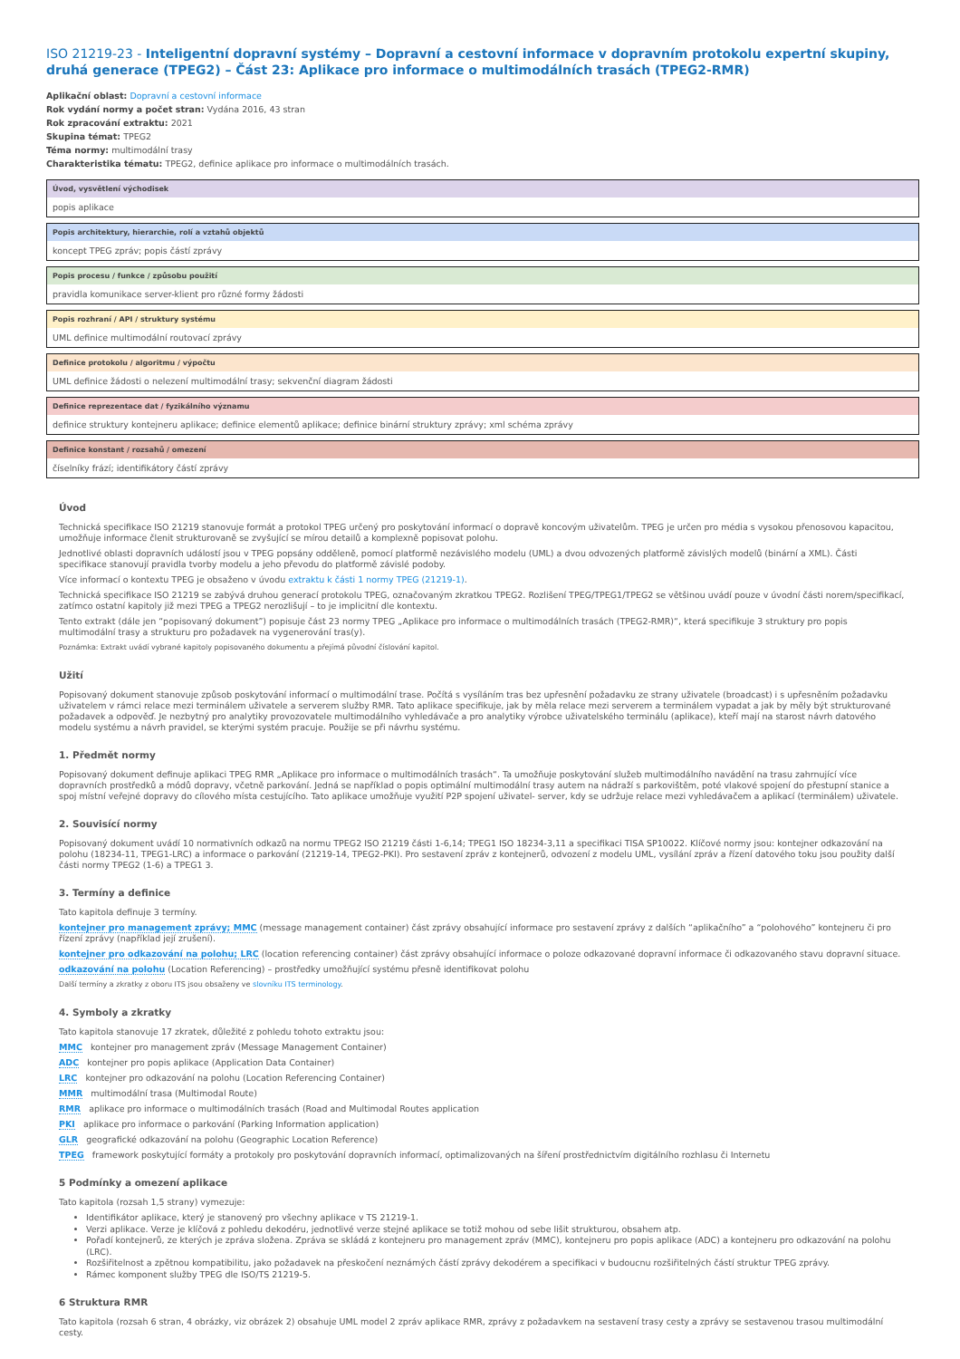ISO 21219-23 - Inteligentní dopravní systémy – Dopravní a cestovní informace v dopravním protokolu expertní skupiny, druhá generace (TPEG2) – Část 23: Aplikace pro informace o multimodálních trasách (TPEG2-RMR)
Aplikační oblast: Dopravní a cestovní informace
Rok vydání normy a počet stran: Vydána 2016, 43 stran
Rok zpracování extraktu: 2021
Skupina témat: TPEG2
Téma normy: multimodální trasy
Charakteristika tématu: TPEG2, definice aplikace pro informace o multimodálních trasách.
Úvod, vysvětlení východisek
popis aplikace
Popis architektury, hierarchie, rolí a vztahů objektů
koncept TPEG zpráv; popis částí zprávy
Popis procesu / funkce / způsobu použití
pravidla komunikace server-klient pro různé formy žádosti
Popis rozhraní / API / struktury systému
UML definice multimodální routovací zprávy
Definice protokolu / algoritmu / výpočtu
UML definice žádosti o nelezení multimodální trasy; sekvenční diagram žádosti
Definice reprezentace dat / fyzikálního významu
definice struktury kontejneru aplikace; definice elementů aplikace; definice binární struktury zprávy; xml schéma zprávy
Definice konstant / rozsahů / omezení
číselníky frází; identifikátory částí zprávy
Úvod
Technická specifikace ISO 21219 stanovuje formát a protokol TPEG určený pro poskytování informací o dopravě koncovým uživatelům. TPEG je určen pro média s vysokou přenosovou kapacitou, umožňuje informace členit strukturovaně se zvyšující se mírou detailů a komplexně popisovat polohu.
Jednotlivé oblasti dopravních událostí jsou v TPEG popsány odděleně, pomocí platformě nezávislého modelu (UML) a dvou odvozených platformě závislých modelů (binární a XML). Části specifikace stanovují pravidla tvorby modelu a jeho převodu do platformě závislé podoby.
Více informací o kontextu TPEG je obsaženo v úvodu extraktu k části 1 normy TPEG (21219-1).
Technická specifikace ISO 21219 se zabývá druhou generací protokolu TPEG, označovaným zkratkou TPEG2. Rozlišení TPEG/TPEG1/TPEG2 se většinou uvádí pouze v úvodní části norem/specifikací, zatímco ostatní kapitoly již mezi TPEG a TPEG2 nerozlišují – to je implicitní dle kontextu.
Tento extrakt (dále jen “popisovaný dokument”) popisuje část 23 normy TPEG „Aplikace pro informace o multimodálních trasách (TPEG2-RMR)“, která specifikuje 3 struktury pro popis multimodální trasy a strukturu pro požadavek na vygenerování tras(y).
Poznámka: Extrakt uvádí vybrané kapitoly popisovaného dokumentu a přejímá původní číslování kapitol.
Užití
Popisovaný dokument stanovuje způsob poskytování informací o multimodální trase. Počítá s vysíláním tras bez upřesnění požadavku ze strany uživatele (broadcast) i s upřesněním požadavku uživatelem v rámci relace mezi terminálem uživatele a serverem služby RMR. Tato aplikace specifikuje, jak by měla relace mezi serverem a terminálem vypadat a jak by měly být strukturované požadavek a odpověď. Je nezbytný pro analytiky provozovatele multimodálního vyhledávače a pro analytiky výrobce uživatelského terminálu (aplikace), kteří mají na starost návrh datového modelu systému a návrh pravidel, se kterými systém pracuje. Použije se při návrhu systému.
1. Předmět normy
Popisovaný dokument definuje aplikaci TPEG RMR „Aplikace pro informace o multimodálních trasách“. Ta umožňuje poskytování služeb multimodálního navádění na trasu zahrnující více dopravních prostředků a módů dopravy, včetně parkování. Jedná se například o popis optimální multimodální trasy autem na nádraží s parkovištěm, poté vlakové spojení do přestupní stanice a spoj místní veřejné dopravy do cílového místa cestujícího. Tato aplikace umožňuje využití P2P spojení uživatel- server, kdy se udržuje relace mezi vyhledávačem a aplikací (terminálem) uživatele.
2. Souvisící normy
Popisovaný dokument uvádí 10 normativních odkazů na normu TPEG2 ISO 21219 části 1-6,14; TPEG1 ISO 18234-3,11 a specifikaci TISA SP10022. Klíčové normy jsou: kontejner odkazování na polohu (18234-11, TPEG1-LRC) a informace o parkování (21219-14, TPEG2-PKI). Pro sestavení zpráv z kontejnerů, odvození z modelu UML, vysílání zpráv a řízení datového toku jsou použity další části normy TPEG2 (1-6) a TPEG1 3.
3. Termíny a definice
Tato kapitola definuje 3 termíny.
kontejner pro management zprávy; MMC (message management container) část zprávy obsahující informace pro sestavení zprávy z dalších “aplikačního” a “polohového” kontejneru či pro řízení zprávy (například její zrušení).
kontejner pro odkazování na polohu; LRC (location referencing container) část zprávy obsahující informace o poloze odkazované dopravní informace či odkazovaného stavu dopravní situace.
odkazování na polohu (Location Referencing) – prostředky umožňující systému přesně identifikovat polohu
Další termíny a zkratky z oboru ITS jsou obsaženy ve slovníku ITS terminology.
4. Symboly a zkratky
Tato kapitola stanovuje 17 zkratek, důležité z pohledu tohoto extraktu jsou:
MMC kontejner pro management zpráv (Message Management Container)
ADC kontejner pro popis aplikace (Application Data Container)
LRC kontejner pro odkazování na polohu (Location Referencing Container)
MMR multimodální trasa (Multimodal Route)
RMR aplikace pro informace o multimodálních trasách (Road and Multimodal Routes application
PKI aplikace pro informace o parkování (Parking Information application)
GLR geografické odkazování na polohu (Geographic Location Reference)
TPEG framework poskytující formáty a protokoly pro poskytování dopravních informací, optimalizovaných na šíření prostřednictvím digitálního rozhlasu či Internetu
5 Podmínky a omezení aplikace
Tato kapitola (rozsah 1,5 strany) vymezuje:
Identifikátor aplikace, který je stanovený pro všechny aplikace v TS 21219-1.
Verzi aplikace. Verze je klíčová z pohledu dekodéru, jednotlivé verze stejné aplikace se totiž mohou od sebe lišit strukturou, obsahem atp.
Pořadí kontejnerů, ze kterých je zpráva složena. Zpráva se skládá z kontejneru pro management zpráv (MMC), kontejneru pro popis aplikace (ADC) a kontejneru pro odkazování na polohu (LRC).
Rozšiřitelnost a zpětnou kompatibilitu, jako požadavek na přeskočení neznámých částí zprávy dekodérem a specifikaci v budoucnu rozšiřitelných částí struktur TPEG zprávy.
Rámec komponent služby TPEG dle ISO/TS 21219-5.
6 Struktura RMR
Tato kapitola (rozsah 6 stran, 4 obrázky, viz obrázek 2) obsahuje UML model 2 zpráv aplikace RMR, zprávy z požadavkem na sestavení trasy cesty a zprávy se sestavenou trasou multimodální cesty.